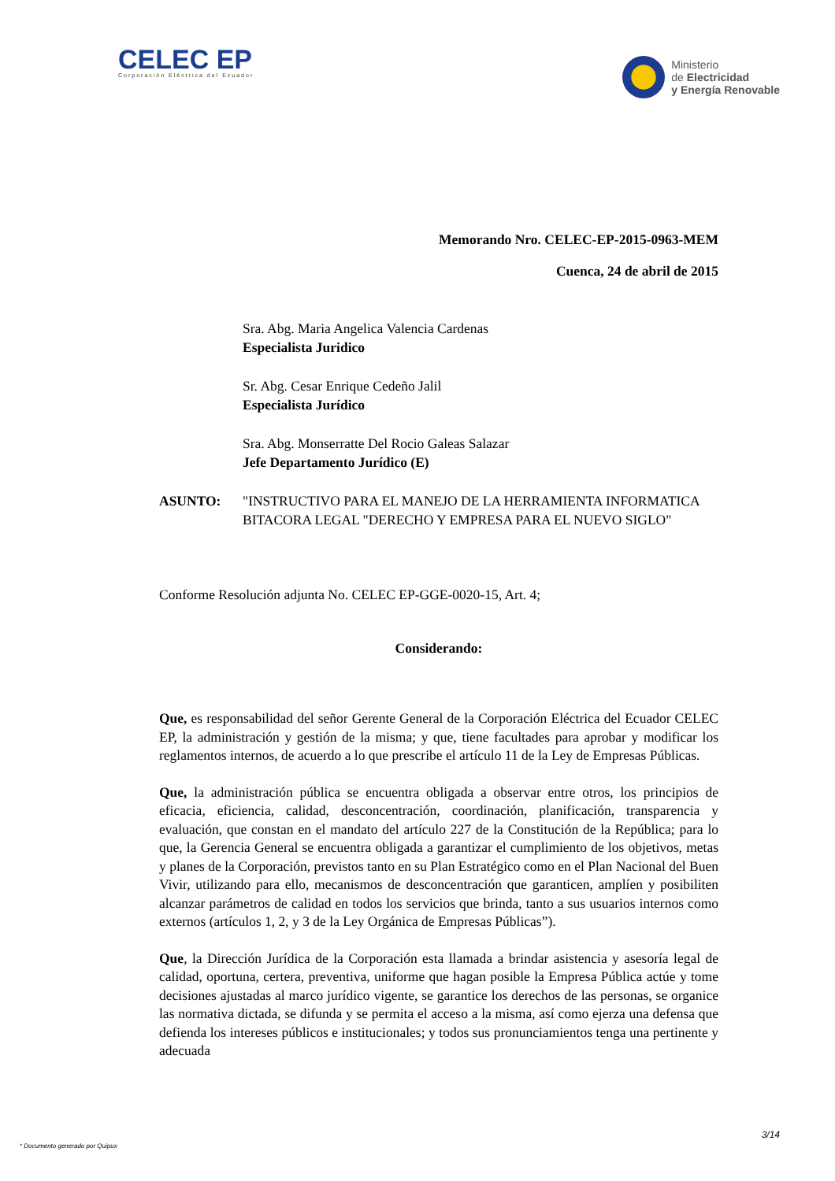CELEC EP
Corporación Eléctrica del Ecuador
Ministerio
de Electricidad
y Energía Renovable
Memorando Nro. CELEC-EP-2015-0963-MEM
Cuenca, 24 de abril de 2015
Sra. Abg. Maria Angelica Valencia Cardenas
Especialista Juridico
Sr. Abg. Cesar Enrique Cedeño Jalil
Especialista Jurídico
Sra. Abg. Monserratte Del Rocio Galeas Salazar
Jefe Departamento Jurídico (E)
ASUNTO: "INSTRUCTIVO PARA EL MANEJO DE LA HERRAMIENTA INFORMATICA BITACORA LEGAL "DERECHO Y EMPRESA PARA EL NUEVO SIGLO"
Conforme Resolución adjunta No. CELEC EP-GGE-0020-15, Art. 4;
Considerando:
Que, es responsabilidad del señor Gerente General de la Corporación Eléctrica del Ecuador CELEC EP, la administración y gestión de la misma; y que, tiene facultades para aprobar y modificar los reglamentos internos, de acuerdo a lo que prescribe el artículo 11 de la Ley de Empresas Públicas.
Que, la administración pública se encuentra obligada a observar entre otros, los principios de eficacia, eficiencia, calidad, desconcentración, coordinación, planificación, transparencia y evaluación, que constan en el mandato del artículo 227 de la Constitución de la República; para lo que, la Gerencia General se encuentra obligada a garantizar el cumplimiento de los objetivos, metas y planes de la Corporación, previstos tanto en su Plan Estratégico como en el Plan Nacional del Buen Vivir, utilizando para ello, mecanismos de desconcentración que garanticen, amplíen y posibiliten alcanzar parámetros de calidad en todos los servicios que brinda, tanto a sus usuarios internos como externos (artículos 1, 2, y 3 de la Ley Orgánica de Empresas Públicas”).
Que, la Dirección Jurídica de la Corporación esta llamada a brindar asistencia y asesoría legal de calidad, oportuna, certera, preventiva, uniforme que hagan posible la Empresa Pública actúe y tome decisiones ajustadas al marco jurídico vigente, se garantice los derechos de las personas, se organice las normativa dictada, se difunda y se permita el acceso a la misma, así como ejerza una defensa que defienda los intereses públicos e institucionales; y todos sus pronunciamientos tenga una pertinente y adecuada
3/14
* Documento generado por Quipux